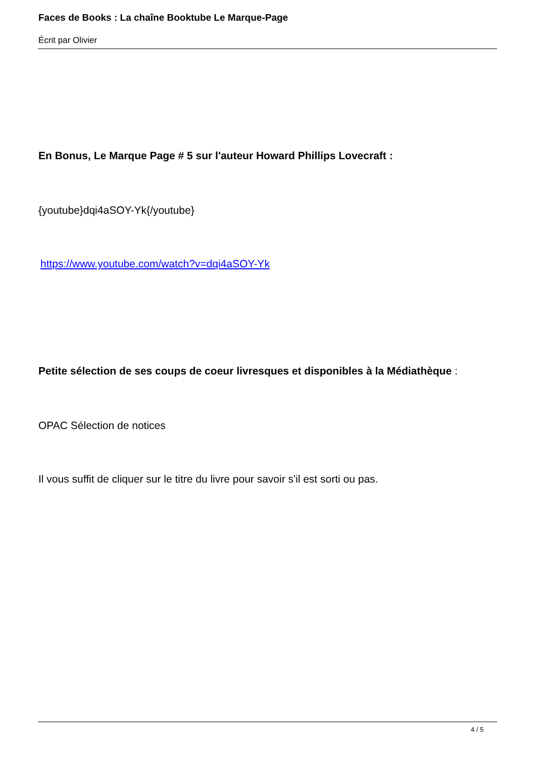Faces de Books : La chaîne Booktube Le Marque-Page
Écrit par Olivier
En Bonus, Le Marque Page # 5 sur l'auteur Howard Phillips Lovecraft :
{youtube}dqi4aSOY-Yk{/youtube}
https://www.youtube.com/watch?v=dqi4aSOY-Yk
Petite sélection de ses coups de coeur livresques et disponibles à la Médiathèque :
OPAC Sélection de notices
Il vous suffit de cliquer sur le titre du livre pour savoir s'il est sorti ou pas.
4 / 5